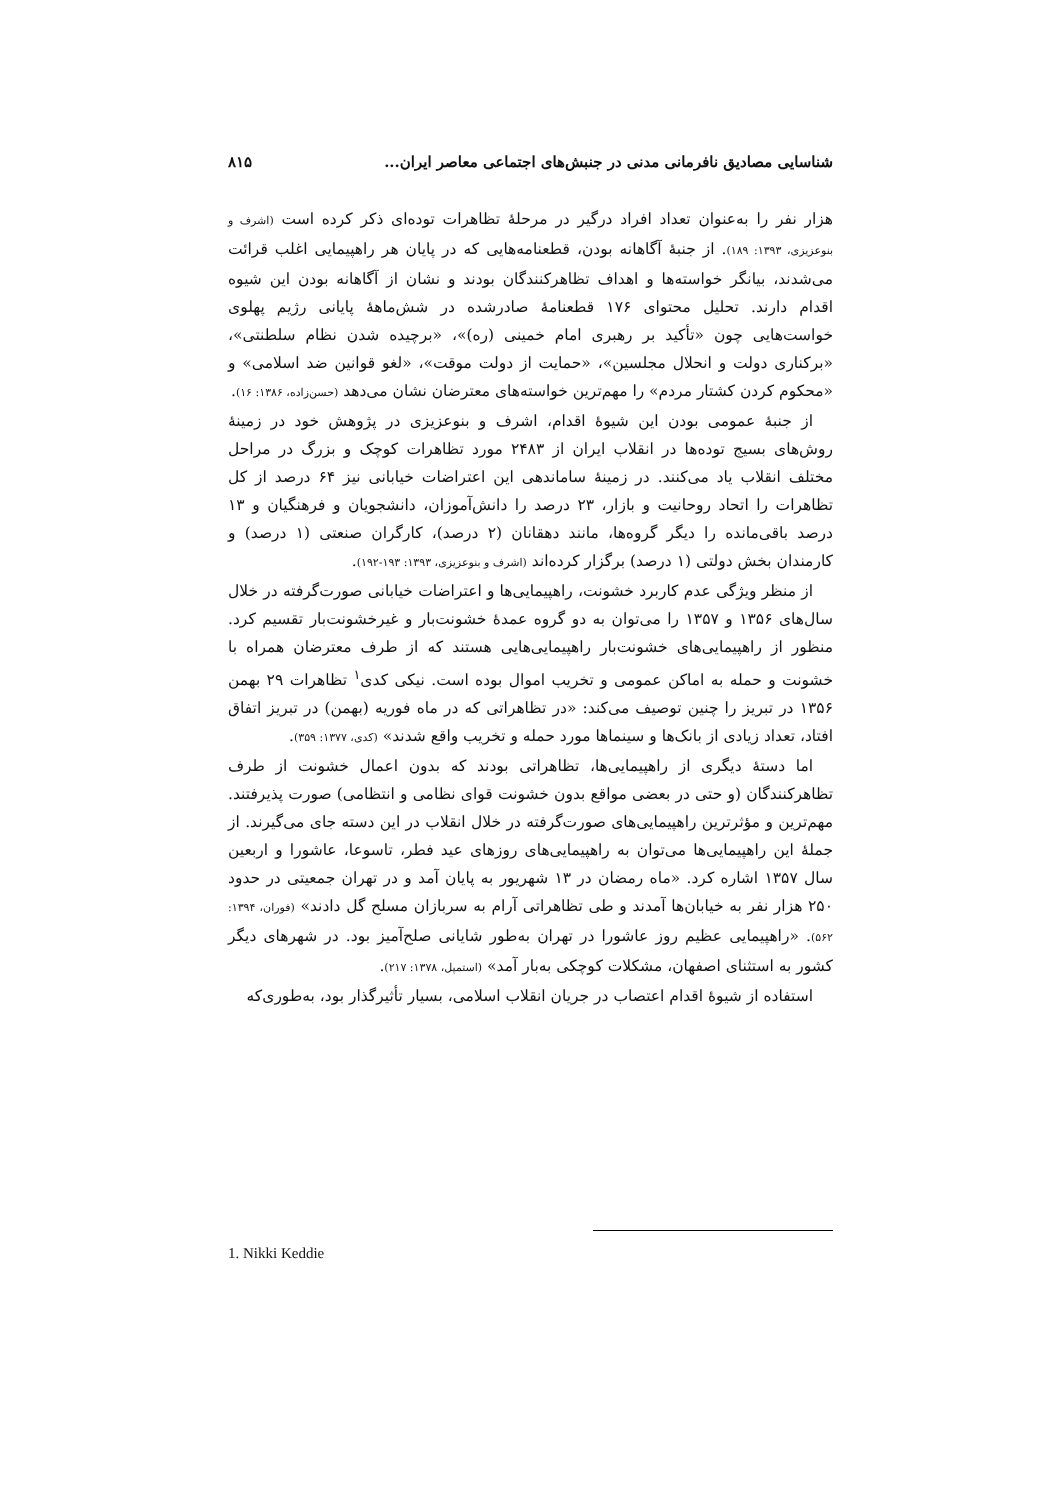شناسایی مصادیق نافرمانی مدنی در جنبش‌های اجتماعی معاصر ایران... ۸۱۵
هزار نفر را به‌عنوان تعداد افراد درگیر در مرحلهٔ تظاهرات توده‌ای ذکر کرده است (اشرف و بنوعزیزی، ۱۳۹۳: ۱۸۹). از جنبهٔ آگاهانه بودن، قطعنامه‌هایی که در پایان هر راهپیمایی اغلب قرائت می‌شدند، بیانگر خواسته‌ها و اهداف تظاهرکنندگان بودند و نشان از آگاهانه بودن این شیوه اقدام دارند. تحلیل محتوای ۱۷۶ قطعنامهٔ صادرشده در شش‌ماههٔ پایانی رژیم پهلوی خواست‌هایی چون «تأکید بر رهبری امام خمینی (ره)»، «برچیده شدن نظام سلطنتی»، «برکناری دولت و انحلال مجلسین»، «حمایت از دولت موقت»، «لغو قوانین ضد اسلامی» و «محکوم کردن کشتار مردم» را مهم‌ترین خواسته‌های معترضان نشان می‌دهد (حسن‌زاده، ۱۳۸۶: ۱۶).
از جنبهٔ عمومی بودن این شیوهٔ اقدام، اشرف و بنوعزیزی در پژوهش خود در زمینهٔ روش‌های بسیج توده‌ها در انقلاب ایران از ۲۴۸۳ مورد تظاهرات کوچک و بزرگ در مراحل مختلف انقلاب یاد می‌کنند. در زمینهٔ ساماندهی این اعتراضات خیابانی نیز ۶۴ درصد از کل تظاهرات را اتحاد روحانیت و بازار، ۲۳ درصد را دانش‌آموزان، دانشجویان و فرهنگیان و ۱۳ درصد باقی‌مانده را دیگر گروه‌ها، مانند دهقانان (۲ درصد)، کارگران صنعتی (۱ درصد) و کارمندان بخش دولتی (۱ درصد) برگزار کرده‌اند (اشرف و بنوعزیزی، ۱۳۹۳: ۱۹۳-۱۹۲).
از منظر ویژگی عدم کاربرد خشونت، راهپیمایی‌ها و اعتراضات خیابانی صورت‌گرفته در خلال سال‌های ۱۳۵۶ و ۱۳۵۷ را می‌توان به دو گروه عمدهٔ خشونت‌بار و غیرخشونت‌بار تقسیم کرد. منظور از راهپیمایی‌های خشونت‌بار راهپیمایی‌هایی هستند که از طرف معترضان همراه با خشونت و حمله به اماکن عمومی و تخریب اموال بوده است. نیکی کدی<sup>۱</sup> تظاهرات ۲۹ بهمن ۱۳۵۶ در تبریز را چنین توصیف می‌کند: «در تظاهراتی که در ماه فوریه (بهمن) در تبریز اتفاق افتاد، تعداد زیادی از بانک‌ها و سینماها مورد حمله و تخریب واقع شدند» (کدی، ۱۳۷۷: ۳۵۹).
اما دستهٔ دیگری از راهپیمایی‌ها، تظاهراتی بودند که بدون اعمال خشونت از طرف تظاهرکنندگان (و حتی در بعضی مواقع بدون خشونت قوای نظامی و انتظامی) صورت پذیرفتند. مهم‌ترین و مؤثرترین راهپیمایی‌های صورت‌گرفته در خلال انقلاب در این دسته جای می‌گیرند. از جملهٔ این راهپیمایی‌ها می‌توان به راهپیمایی‌های روزهای عید فطر، تاسوعا، عاشورا و اربعین سال ۱۳۵۷ اشاره کرد. «ماه رمضان در ۱۳ شهریور به پایان آمد و در تهران جمعیتی در حدود ۲۵۰ هزار نفر به خیابان‌ها آمدند و طی تظاهراتی آرام به سربازان مسلح گل دادند» (فوران، ۱۳۹۴: ۵۶۲). «راهپیمایی عظیم روز عاشورا در تهران به‌طور شایانی صلح‌آمیز بود. در شهرهای دیگر کشور به استثنای اصفهان، مشکلات کوچکی به‌بار آمد» (استمپل، ۱۳۷۸: ۲۱۷).
استفاده از شیوهٔ اقدام اعتصاب در جریان انقلاب اسلامی، بسیار تأثیرگذار بود، به‌طوری‌که
1. Nikki Keddie